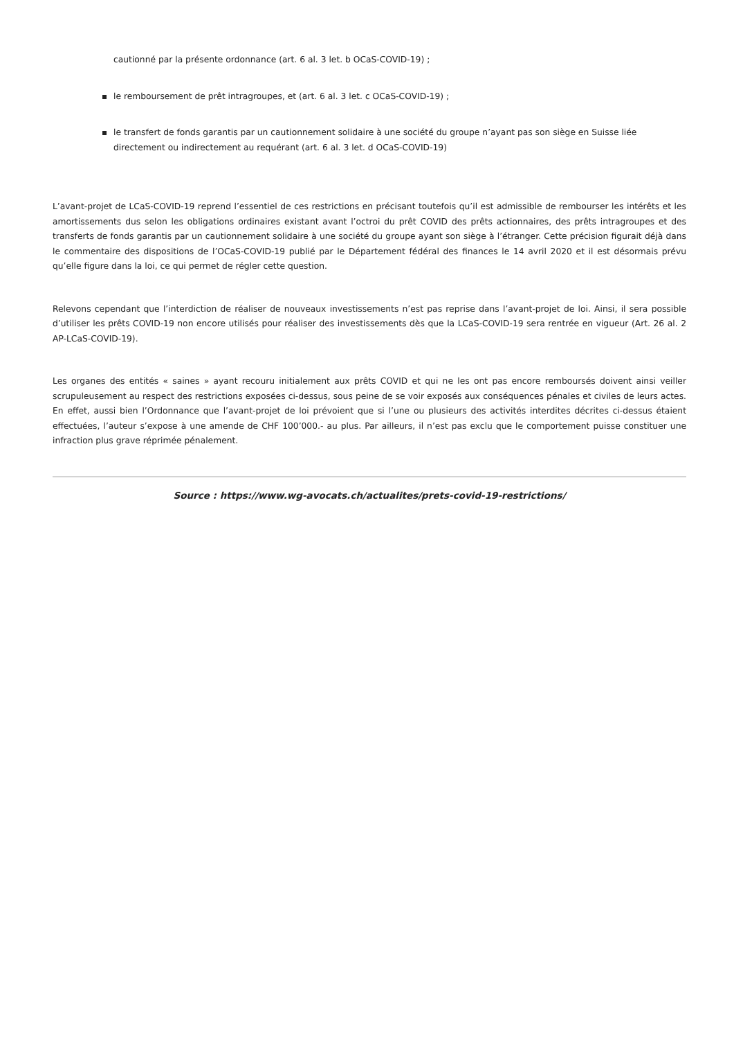cautionné par la présente ordonnance (art. 6 al. 3 let. b OCaS-COVID-19) ;
le remboursement de prêt intragroupes, et (art. 6 al. 3 let. c OCaS-COVID-19) ;
le transfert de fonds garantis par un cautionnement solidaire à une société du groupe n’ayant pas son siège en Suisse liée directement ou indirectement au requérant (art. 6 al. 3 let. d OCaS-COVID-19)
L’avant-projet de LCaS-COVID-19 reprend l’essentiel de ces restrictions en précisant toutefois qu’il est admissible de rembourser les intérêts et les amortissements dus selon les obligations ordinaires existant avant l’octroi du prêt COVID des prêts actionnaires, des prêts intragroupes et des transferts de fonds garantis par un cautionnement solidaire à une société du groupe ayant son siège à l’étranger. Cette précision figurait déjà dans le commentaire des dispositions de l’OCaS-COVID-19 publié par le Département fédéral des finances le 14 avril 2020 et il est désormais prévu qu’elle figure dans la loi, ce qui permet de régler cette question.
Relevons cependant que l’interdiction de réaliser de nouveaux investissements n’est pas reprise dans l’avant-projet de loi. Ainsi, il sera possible d’utiliser les prêts COVID-19 non encore utilisés pour réaliser des investissements dès que la LCaS-COVID-19 sera rentrée en vigueur (Art. 26 al. 2 AP-LCaS-COVID-19).
Les organes des entités « saines » ayant recouru initialement aux prêts COVID et qui ne les ont pas encore remboursés doivent ainsi veiller scrupuleusement au respect des restrictions exposées ci-dessus, sous peine de se voir exposés aux conséquences pénales et civiles de leurs actes. En effet, aussi bien l’Ordonnance que l’avant-projet de loi prévoient que si l’une ou plusieurs des activités interdites décrites ci-dessus étaient effectuées, l’auteur s’expose à une amende de CHF 100’000.- au plus. Par ailleurs, il n’est pas exclu que le comportement puisse constituer une infraction plus grave réprimée pénalement.
Source : https://www.wg-avocats.ch/actualites/prets-covid-19-restrictions/